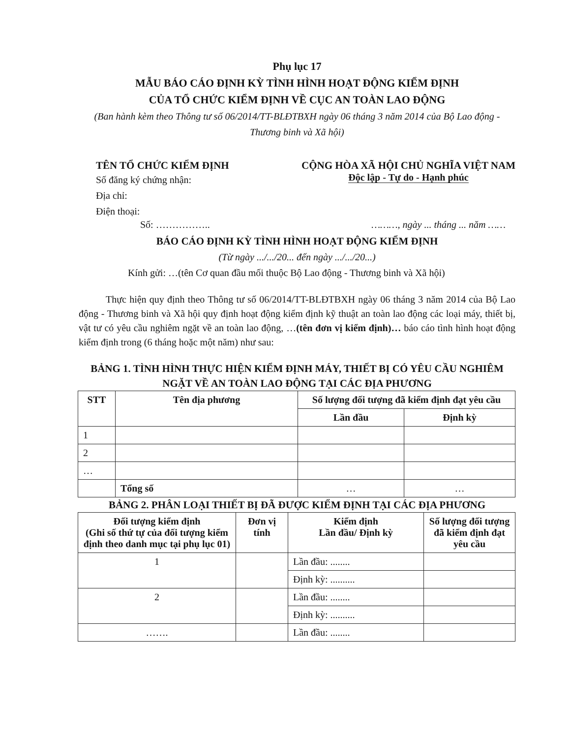Phụ lục 17
MẪU BÁO CÁO ĐỊNH KỲ TÌNH HÌNH HOẠT ĐỘNG KIỂM ĐỊNH
CỦA TỔ CHỨC KIỂM ĐỊNH VỀ CỤC AN TOÀN LAO ĐỘNG
(Ban hành kèm theo Thông tư số 06/2014/TT-BLĐTBXH ngày 06 tháng 3 năm 2014 của Bộ Lao động - Thương binh và Xã hội)
TÊN TỔ CHỨC KIỂM ĐỊNH
Số đăng ký chứng nhận:
Địa chỉ:
Điện thoại:
CỘNG HÒA XÃ HỘI CHỦ NGHĨA VIỆT NAM
Độc lập - Tự do - Hạnh phúc
Số: …………….. ………, ngày ... tháng ... năm ……
BÁO CÁO ĐỊNH KỲ TÌNH HÌNH HOẠT ĐỘNG KIỂM ĐỊNH
(Từ ngày .../.../20... đến ngày .../.../20...)
Kính gửi: …(tên Cơ quan đầu mối thuộc Bộ Lao động - Thương binh và Xã hội)
Thực hiện quy định theo Thông tư số 06/2014/TT-BLĐTBXH ngày 06 tháng 3 năm 2014 của Bộ Lao động - Thương binh và Xã hội quy định hoạt động kiểm định kỹ thuật an toàn lao động các loại máy, thiết bị, vật tư có yêu cầu nghiêm ngặt về an toàn lao động, …(tên đơn vị kiểm định)… báo cáo tình hình hoạt động kiểm định trong (6 tháng hoặc một năm) như sau:
BẢNG 1. TÌNH HÌNH THỰC HIỆN KIỂM ĐỊNH MÁY, THIẾT BỊ CÓ YÊU CẦU NGHIÊM NGẶT VỀ AN TOÀN LAO ĐỘNG TẠI CÁC ĐỊA PHƯƠNG
| STT | Tên địa phương | Số lượng đối tượng đã kiểm định đạt yêu cầu | |
| --- | --- | --- | --- |
| | | Lần đầu | Định kỳ |
| 1 | | | |
| 2 | | | |
| … | | | |
| | Tổng số | … | … |
BẢNG 2. PHÂN LOẠI THIẾT BỊ ĐÃ ĐƯỢC KIỂM ĐỊNH TẠI CÁC ĐỊA PHƯƠNG
| Đối tượng kiểm định (Ghi số thứ tự của đối tượng kiểm định theo danh mục tại phụ lục 01) | Đơn vị tính | Kiểm định Lần đầu/ Định kỳ | Số lượng đối tượng đã kiểm định đạt yêu cầu |
| --- | --- | --- | --- |
| 1 | | Lần đầu: ........ | |
| | | Định kỳ: .......... | |
| 2 | | Lần đầu: ........ | |
| | | Định kỳ: .......... | |
| ……. | | Lần đầu: ........ | |